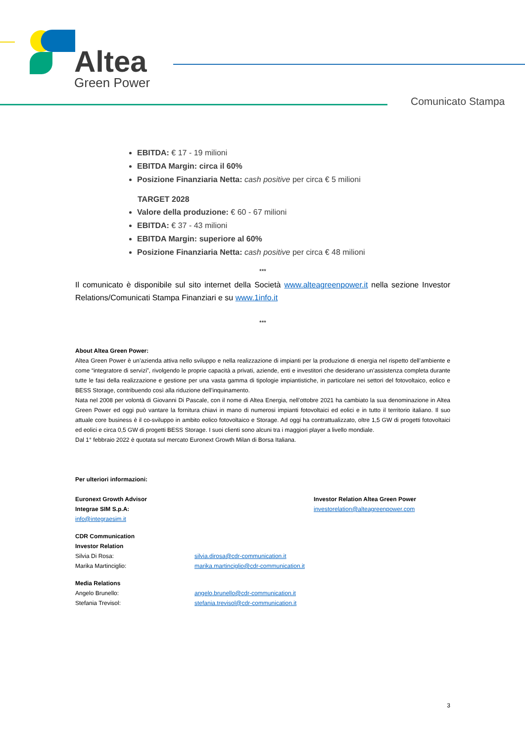Altea
Green Power
Comunicato Stampa
EBITDA: € 17 - 19 milioni
EBITDA Margin: circa il 60%
Posizione Finanziaria Netta: cash positive per circa € 5 milioni
TARGET 2028
Valore della produzione: € 60 - 67 milioni
EBITDA: € 37 - 43 milioni
EBITDA Margin: superiore al 60%
Posizione Finanziaria Netta: cash positive per circa € 48 milioni
***
Il comunicato è disponibile sul sito internet della Società www.alteagreenpower.it nella sezione Investor Relations/Comunicati Stampa Finanziari e su www.1info.it
***
About Altea Green Power:
Altea Green Power è un’azienda attiva nello sviluppo e nella realizzazione di impianti per la produzione di energia nel rispetto dell’ambiente e come “integratore di servizi”, rivolgendo le proprie capacità a privati, aziende, enti e investitori che desiderano un’assistenza completa durante tutte le fasi della realizzazione e gestione per una vasta gamma di tipologie impiantistiche, in particolare nei settori del fotovoltaico, eolico e BESS Storage, contribuendo così alla riduzione dell’inquinamento.
Nata nel 2008 per volontà di Giovanni Di Pascale, con il nome di Altea Energia, nell’ottobre 2021 ha cambiato la sua denominazione in Altea Green Power ed oggi può vantare la fornitura chiavi in mano di numerosi impianti fotovoltaici ed eolici e in tutto il territorio italiano. Il suo attuale core business è il co-sviluppo in ambito eolico fotovoltaico e Storage. Ad oggi ha contrattualizzato, oltre 1,5 GW di progetti fotovoltaici ed eolici e circa 0,5 GW di progetti BESS Storage. I suoi clienti sono alcuni tra i maggiori player a livello mondiale.
Dal 1° febbraio 2022 è quotata sul mercato Euronext Growth Milan di Borsa Italiana.
Per ulteriori informazioni:
Euronext Growth Advisor
Integrae SIM S.p.A:
info@integraesim.it
Investor Relation Altea Green Power
investorelation@alteagreenpower.com
CDR Communication
Investor Relation
Silvia Di Rosa: silvia.dirosa@cdr-communication.it
Marika Martinciglio: marika.martinciglio@cdr-communication.it
Media Relations
Angelo Brunello: angelo.brunello@cdr-communication.it
Stefania Trevisol: stefania.trevisol@cdr-communication.it
3